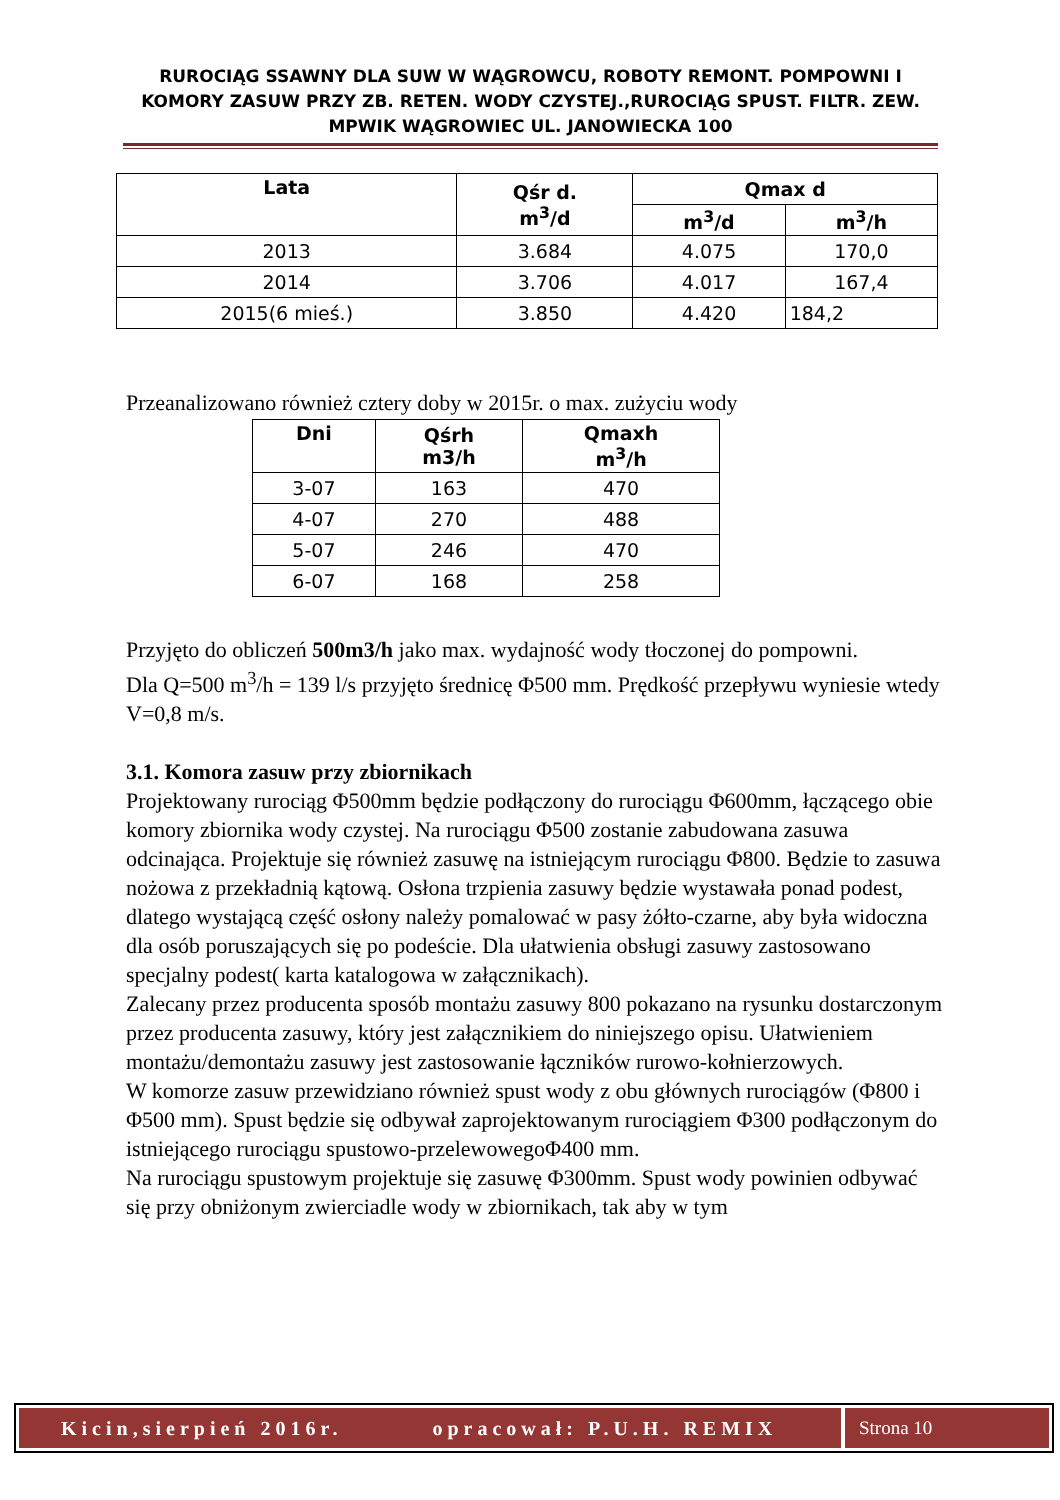RUROCIĄG SSAWNY DLA SUW W WĄGROWCU, ROBOTY REMONT. POMPOWNI I KOMORY ZASUW PRZY ZB. RETEN. WODY CZYSTEJ.,RUROCIĄG SPUST. FILTR. ZEW. MPWIK WĄGROWIEC UL. JANOWIECKA 100
| Lata | Qśr d. m<sup>3</sup>/d | Qmax d | |
| --- | --- | --- | --- |
| | | m<sup>3</sup>/d | m<sup>3</sup>/h |
| 2013 | 3.684 | 4.075 | 170,0 |
| 2014 | 3.706 | 4.017 | 167,4 |
| 2015(6 mieś.) | 3.850 | 4.420 | 184,2 |
Przeanalizowano również cztery doby w 2015r. o max. zużyciu wody
| Dni | Qśrh m3/h | Qmaxh m<sup>3</sup>/h |
| --- | --- | --- |
| 3-07 | 163 | 470 |
| 4-07 | 270 | 488 |
| 5-07 | 246 | 470 |
| 6-07 | 168 | 258 |
Przyjęto do obliczeń 500m3/h jako max. wydajność wody tłoczonej do pompowni.
Dla Q=500 m<sup>3</sup>/h = 139 l/s przyjęto średnicę Φ500 mm. Prędkość przepływu wyniesie wtedy V=0,8 m/s.
3.1. Komora zasuw przy zbiornikach
Projektowany rurociąg Φ500mm będzie podłączony do rurociągu Φ600mm, łączącego obie komory zbiornika wody czystej. Na rurociągu Φ500 zostanie zabudowana zasuwa odcinająca. Projektuje się również zasuwę na istniejącym rurociągu Φ800. Będzie to zasuwa nożowa z przekładnią kątową. Osłona trzpienia zasuwy będzie wystawała ponad podest, dlatego wystającą część osłony należy pomalować w pasy żółto-czarne, aby była widoczna dla osób poruszających się po podeście. Dla ułatwienia obsługi zasuwy zastosowano specjalny podest( karta katalogowa w załącznikach).
Zalecany przez producenta sposób montażu zasuwy 800 pokazano na rysunku dostarczonym przez producenta zasuwy, który jest załącznikiem do niniejszego opisu. Ułatwieniem montażu/demontażu zasuwy jest zastosowanie łączników rurowo-kołnierzowych.
W komorze zasuw przewidziano również spust wody z obu głównych rurociągów (Φ800 i Φ500 mm). Spust będzie się odbywał zaprojektowanym rurociągiem Φ300 podłączonym do istniejącego rurociągu spustowo-przelewowegoΦ400 mm.
Na rurociągu spustowym projektuje się zasuwę Φ300mm. Spust wody powinien odbywać się przy obniżonym zwierciadle wody w zbiornikach, tak aby w tym
Kicin,sierpień 2016r. opracował: P.U.H. REMIX Strona 10